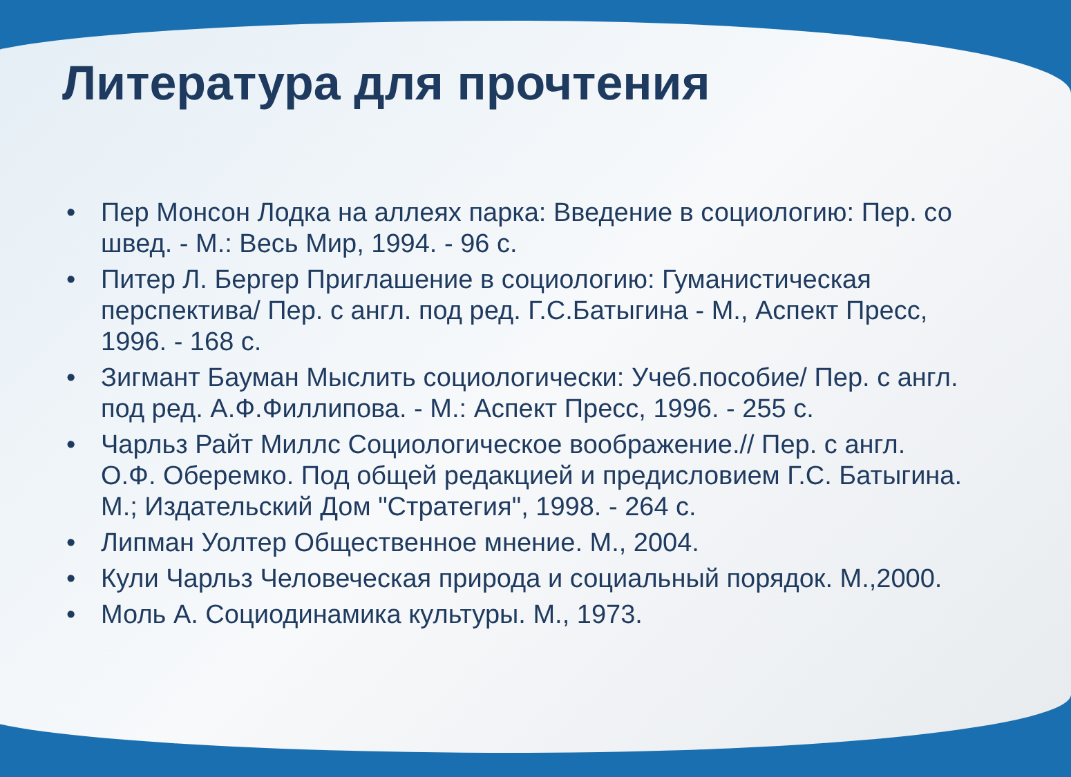Литература для прочтения
• Пер Монсон Лодка на аллеях парка: Введение в социологию: Пер. со швед. - М.: Весь Мир, 1994. - 96 с.
• Питер Л. Бергер Приглашение в социологию: Гуманистическая перспектива/ Пер. с англ. под ред. Г.С.Батыгина - М., Аспект Пресс, 1996. - 168 с.
• Зигмант Бауман Мыслить социологически: Учеб.пособие/ Пер. с англ. под ред. А.Ф.Филлипова. - М.: Аспект Пресс, 1996. - 255 с.
• Чарльз Райт Миллс Социологическое воображение.// Пер. с англ. О.Ф. Оберемко. Под общей редакцией и предисловием Г.С. Батыгина. М.; Издательский Дом "Стратегия", 1998. - 264 с.
• Липман Уолтер Общественное мнение. М., 2004.
• Кули Чарльз Человеческая природа и социальный порядок. М.,2000.
• Моль А. Социодинамика культуры. М., 1973.